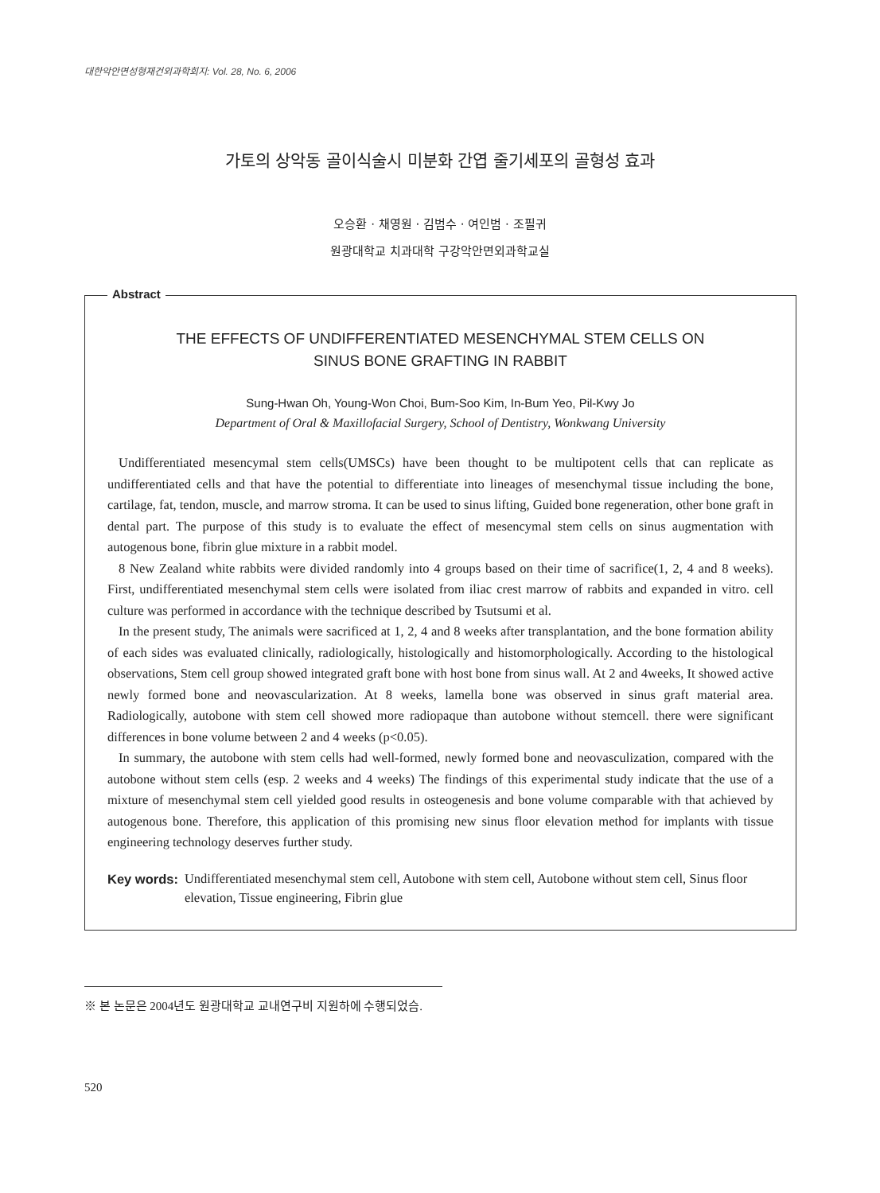대한악안면성형재건외과학회지: Vol. 28, No. 6, 2006
가토의 상악동 골이식술시 미분화 간엽 줄기세포의 골형성 효과
오승환 · 채영원 · 김범수 · 여인범 · 조필귀
원광대학교 치과대학 구강악안면외과학교실
Abstract
THE EFFECTS OF UNDIFFERENTIATED MESENCHYMAL STEM CELLS ON
SINUS BONE GRAFTING IN RABBIT
Sung-Hwan Oh, Young-Won Choi, Bum-Soo Kim, In-Bum Yeo, Pil-Kwy Jo
Department of Oral & Maxillofacial Surgery, School of Dentistry, Wonkwang University
Undifferentiated mesencymal stem cells(UMSCs) have been thought to be multipotent cells that can replicate as undifferentiated cells and that have the potential to differentiate into lineages of mesenchymal tissue including the bone, cartilage, fat, tendon, muscle, and marrow stroma. It can be used to sinus lifting, Guided bone regeneration, other bone graft in dental part. The purpose of this study is to evaluate the effect of mesencymal stem cells on sinus augmentation with autogenous bone, fibrin glue mixture in a rabbit model.
8 New Zealand white rabbits were divided randomly into 4 groups based on their time of sacrifice(1, 2, 4 and 8 weeks). First, undifferentiated mesenchymal stem cells were isolated from iliac crest marrow of rabbits and expanded in vitro. cell culture was performed in accordance with the technique described by Tsutsumi et al.
In the present study, The animals were sacrificed at 1, 2, 4 and 8 weeks after transplantation, and the bone formation ability of each sides was evaluated clinically, radiologically, histologically and histomorphologically. According to the histological observations, Stem cell group showed integrated graft bone with host bone from sinus wall. At 2 and 4weeks, It showed active newly formed bone and neovascularization. At 8 weeks, lamella bone was observed in sinus graft material area. Radiologically, autobone with stem cell showed more radiopaque than autobone without stemcell. there were significant differences in bone volume between 2 and 4 weeks (p<0.05).
In summary, the autobone with stem cells had well-formed, newly formed bone and neovasculization, compared with the autobone without stem cells (esp. 2 weeks and 4 weeks) The findings of this experimental study indicate that the use of a mixture of mesenchymal stem cell yielded good results in osteogenesis and bone volume comparable with that achieved by autogenous bone. Therefore, this application of this promising new sinus floor elevation method for implants with tissue engineering technology deserves further study.
Key words: Undifferentiated mesenchymal stem cell, Autobone with stem cell, Autobone without stem cell, Sinus floor elevation, Tissue engineering, Fibrin glue
※ 본 논문은 2004년도 원광대학교 교내연구비 지원하에 수행되었슴.
520